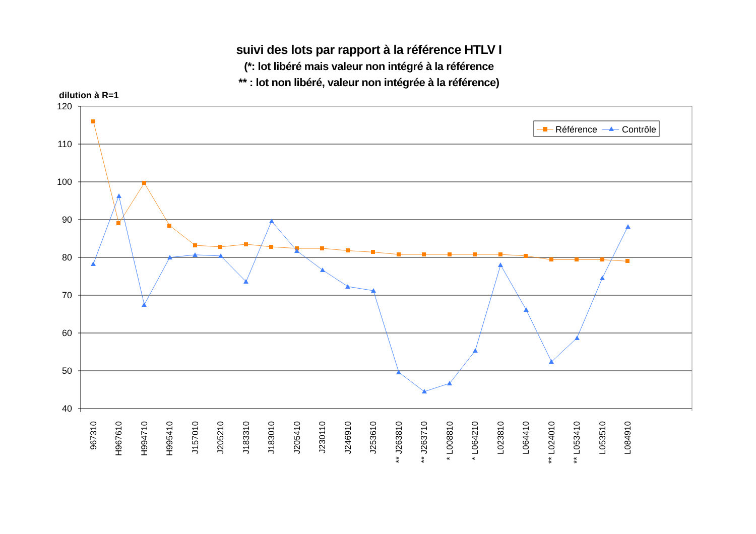suivi des lots par rapport à la référence HTLV I
(*: lot libéré mais valeur non intégré à la référence
** : lot non libéré, valeur non intégrée à la référence)
dilution à R=1
120
110
100
90
80
70
60
50
40
967310
H967610
H994710
H995410
J157010
J205210
J183310
J183010
J205410
J230110
J246910
J253610
** J263810
** J263710
* L008810
* L064210
L023810
L064410
** L024010
** L053410
L053510
L084910
Référence
Contrôle